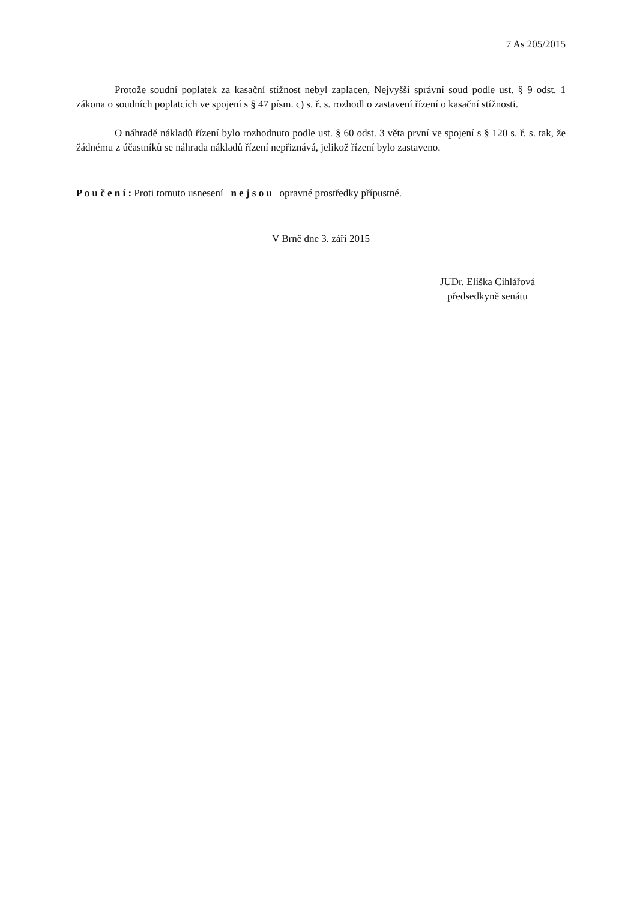7 As 205/2015
Protože soudní poplatek za kasační stížnost nebyl zaplacen, Nejvyšší správní soud podle ust. § 9 odst. 1 zákona o soudních poplatcích ve spojení s § 47 písm. c) s. ř. s. rozhodl o zastavení řízení o kasační stížnosti.
O náhradě nákladů řízení bylo rozhodnuto podle ust. § 60 odst. 3 věta první ve spojení s § 120 s. ř. s. tak, že žádnému z účastníků se náhrada nákladů řízení nepřiznává, jelikož řízení bylo zastaveno.
P o u č e n í : Proti tomuto usnesení n e j s o u opravné prostředky přípustné.
V Brně dne 3. září 2015
JUDr. Eliška Cihlářová
předsedkyně senátu